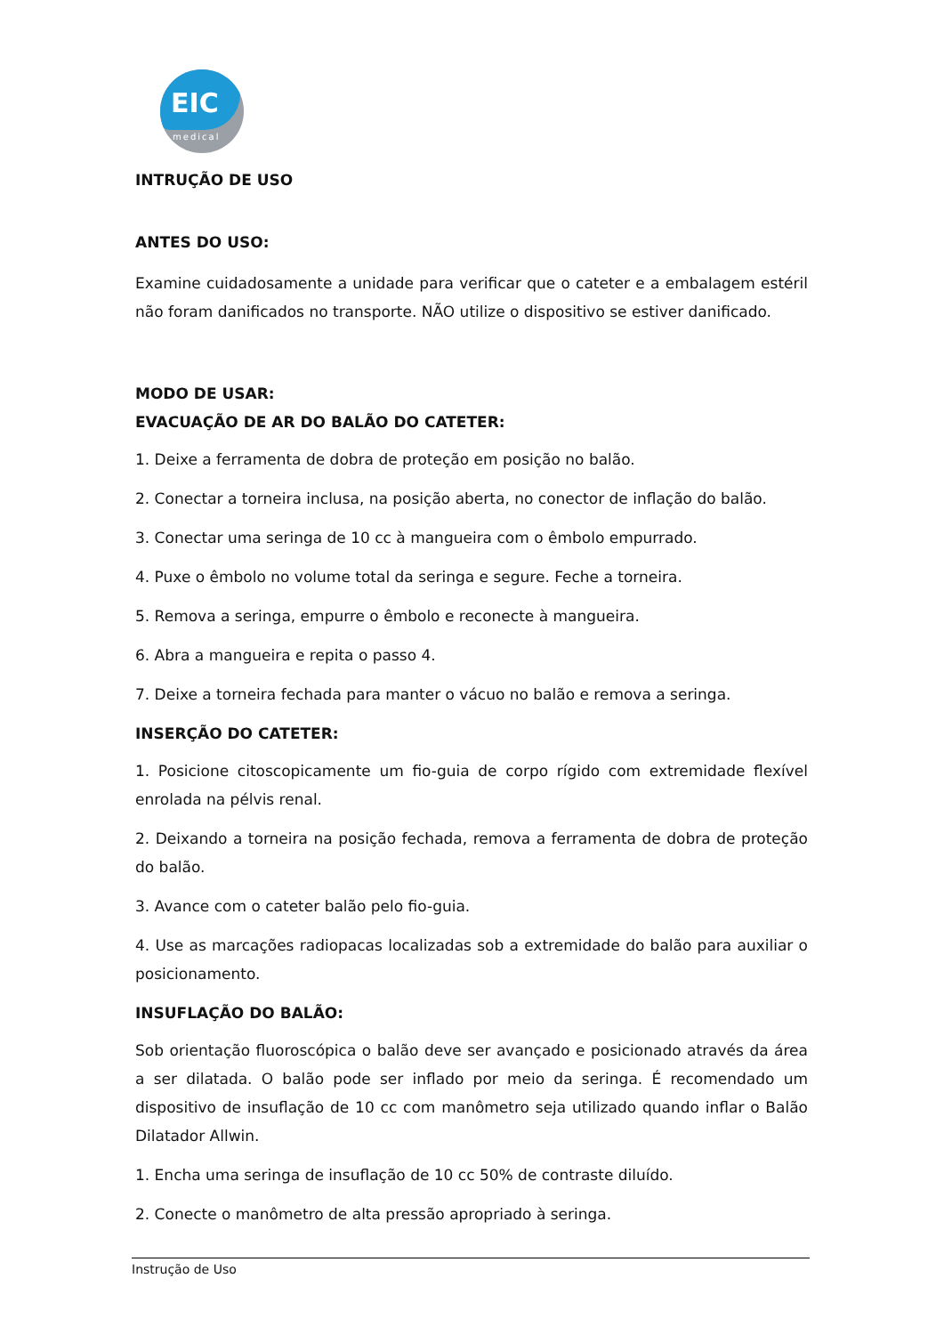EIC
medical
INTRUÇÃO DE USO
ANTES DO USO:
Examine cuidadosamente a unidade para verificar que o cateter e a embalagem estéril não foram danificados no transporte. NÃO utilize o dispositivo se estiver danificado.
MODO DE USAR:
EVACUAÇÃO DE AR DO BALÃO DO CATETER:
1. Deixe a ferramenta de dobra de proteção em posição no balão.
2. Conectar a torneira inclusa, na posição aberta, no conector de inflação do balão.
3. Conectar uma seringa de 10 cc à mangueira com o êmbolo empurrado.
4. Puxe o êmbolo no volume total da seringa e segure. Feche a torneira.
5. Remova a seringa, empurre o êmbolo e reconecte à mangueira.
6. Abra a mangueira e repita o passo 4.
7. Deixe a torneira fechada para manter o vácuo no balão e remova a seringa.
INSERÇÃO DO CATETER:
1. Posicione citoscopicamente um fio-guia de corpo rígido com extremidade flexível enrolada na pélvis renal.
2. Deixando a torneira na posição fechada, remova a ferramenta de dobra de proteção do balão.
3. Avance com o cateter balão pelo fio-guia.
4. Use as marcações radiopacas localizadas sob a extremidade do balão para auxiliar o posicionamento.
INSUFLAÇÃO DO BALÃO:
Sob orientação fluoroscópica o balão deve ser avançado e posicionado através da área a ser dilatada. O balão pode ser inflado por meio da seringa. É recomendado um dispositivo de insuflação de 10 cc com manômetro seja utilizado quando inflar o Balão Dilatador Allwin.
1. Encha uma seringa de insuflação de 10 cc 50% de contraste diluído.
2. Conecte o manômetro de alta pressão apropriado à seringa.
Instrução de Uso